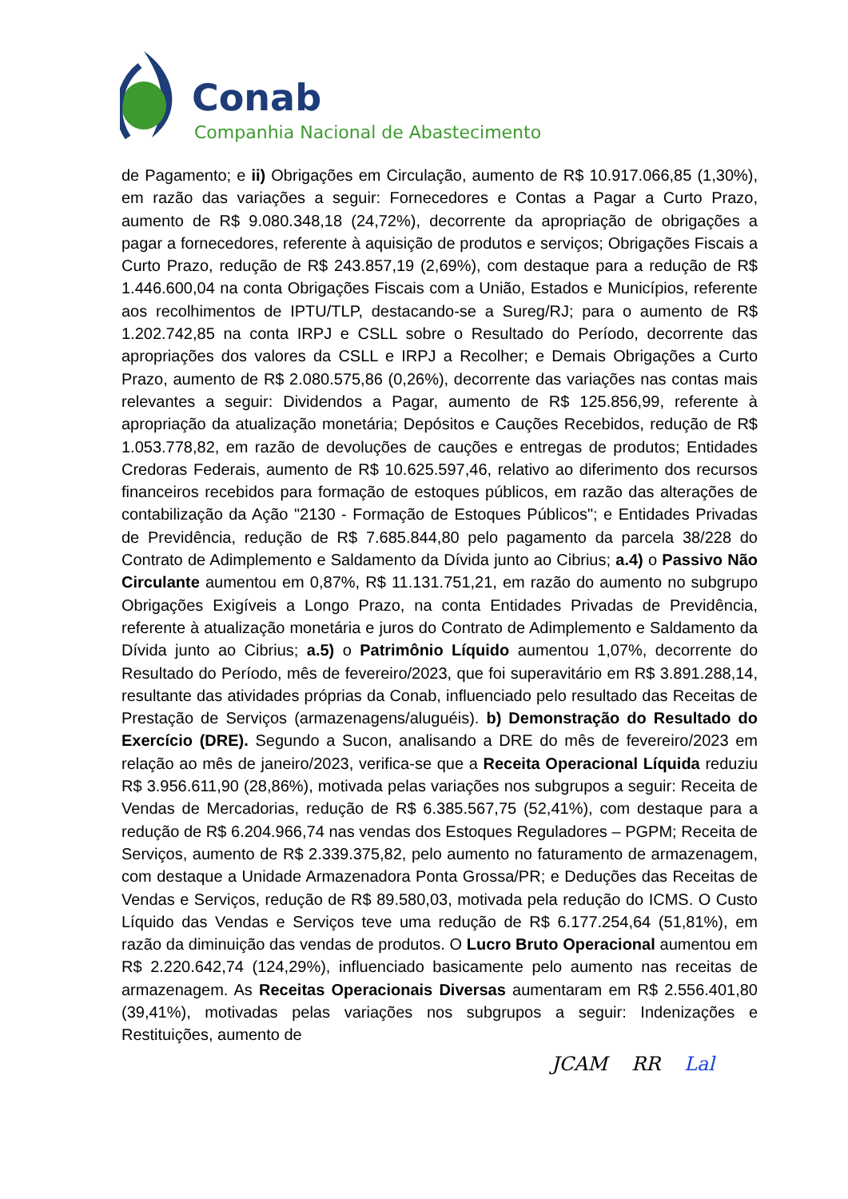Conab
Companhia Nacional de Abastecimento
de Pagamento; e ii) Obrigações em Circulação, aumento de R$ 10.917.066,85 (1,30%), em razão das variações a seguir: Fornecedores e Contas a Pagar a Curto Prazo, aumento de R$ 9.080.348,18 (24,72%), decorrente da apropriação de obrigações a pagar a fornecedores, referente à aquisição de produtos e serviços; Obrigações Fiscais a Curto Prazo, redução de R$ 243.857,19 (2,69%), com destaque para a redução de R$ 1.446.600,04 na conta Obrigações Fiscais com a União, Estados e Municípios, referente aos recolhimentos de IPTU/TLP, destacando-se a Sureg/RJ; para o aumento de R$ 1.202.742,85 na conta IRPJ e CSLL sobre o Resultado do Período, decorrente das apropriações dos valores da CSLL e IRPJ a Recolher; e Demais Obrigações a Curto Prazo, aumento de R$ 2.080.575,86 (0,26%), decorrente das variações nas contas mais relevantes a seguir: Dividendos a Pagar, aumento de R$ 125.856,99, referente à apropriação da atualização monetária; Depósitos e Cauções Recebidos, redução de R$ 1.053.778,82, em razão de devoluções de cauções e entregas de produtos; Entidades Credoras Federais, aumento de R$ 10.625.597,46, relativo ao diferimento dos recursos financeiros recebidos para formação de estoques públicos, em razão das alterações de contabilização da Ação "2130 - Formação de Estoques Públicos"; e Entidades Privadas de Previdência, redução de R$ 7.685.844,80 pelo pagamento da parcela 38/228 do Contrato de Adimplemento e Saldamento da Dívida junto ao Cibrius; a.4) o Passivo Não Circulante aumentou em 0,87%, R$ 11.131.751,21, em razão do aumento no subgrupo Obrigações Exigíveis a Longo Prazo, na conta Entidades Privadas de Previdência, referente à atualização monetária e juros do Contrato de Adimplemento e Saldamento da Dívida junto ao Cibrius; a.5) o Patrimônio Líquido aumentou 1,07%, decorrente do Resultado do Período, mês de fevereiro/2023, que foi superavitário em R$ 3.891.288,14, resultante das atividades próprias da Conab, influenciado pelo resultado das Receitas de Prestação de Serviços (armazenagens/aluguéis). b) Demonstração do Resultado do Exercício (DRE). Segundo a Sucon, analisando a DRE do mês de fevereiro/2023 em relação ao mês de janeiro/2023, verifica-se que a Receita Operacional Líquida reduziu R$ 3.956.611,90 (28,86%), motivada pelas variações nos subgrupos a seguir: Receita de Vendas de Mercadorias, redução de R$ 6.385.567,75 (52,41%), com destaque para a redução de R$ 6.204.966,74 nas vendas dos Estoques Reguladores – PGPM; Receita de Serviços, aumento de R$ 2.339.375,82, pelo aumento no faturamento de armazenagem, com destaque a Unidade Armazenadora Ponta Grossa/PR; e Deduções das Receitas de Vendas e Serviços, redução de R$ 89.580,03, motivada pela redução do ICMS. O Custo Líquido das Vendas e Serviços teve uma redução de R$ 6.177.254,64 (51,81%), em razão da diminuição das vendas de produtos. O Lucro Bruto Operacional aumentou em R$ 2.220.642,74 (124,29%), influenciado basicamente pelo aumento nas receitas de armazenagem. As Receitas Operacionais Diversas aumentaram em R$ 2.556.401,80 (39,41%), motivadas pelas variações nos subgrupos a seguir: Indenizações e Restituições, aumento de
JCAM RR Lal